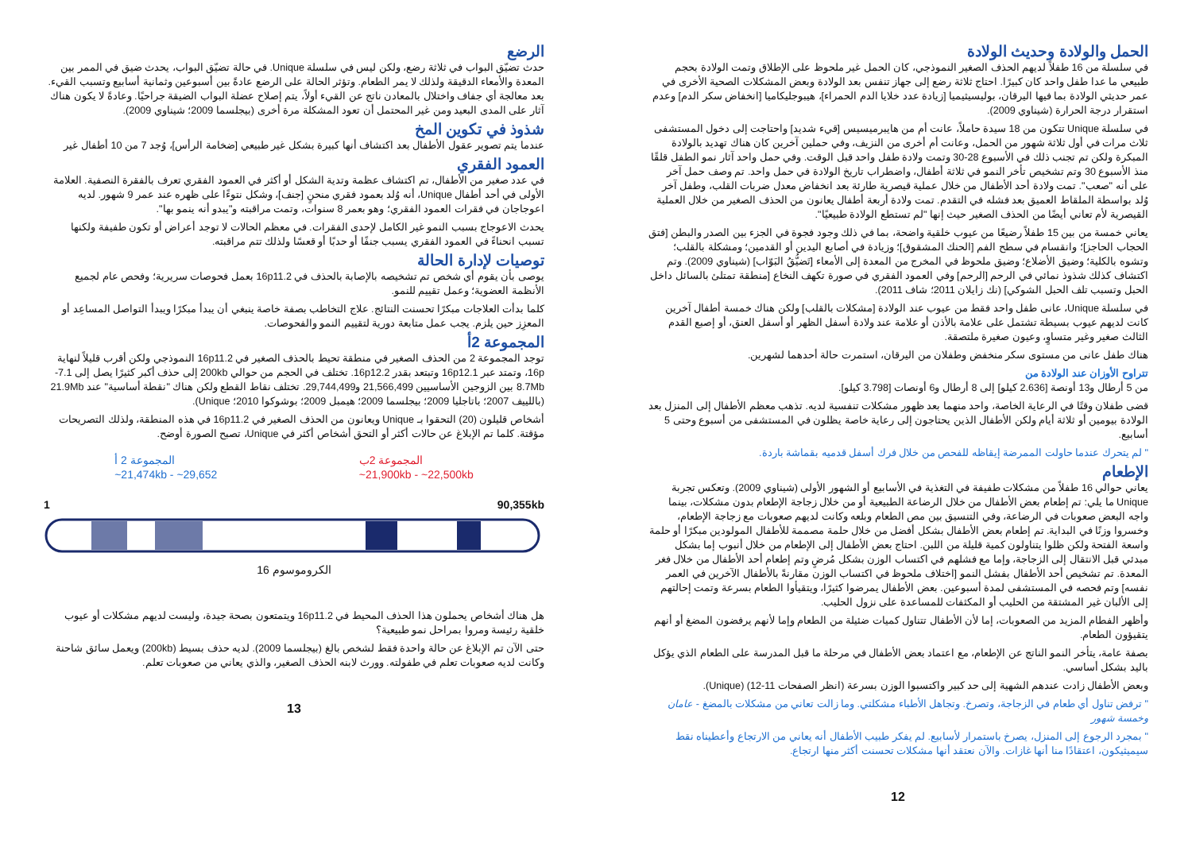الرضع
حدث تضيّق البواب في ثلاثة رضع، ولكن ليس في سلسلة Unique. في حالة تضيّق البواب، يحدث ضيق في الممر بين المعدة والأمعاء الدقيقة ولذلك لا يمر الطعام. وتؤثر الحالة على الرضع عادةً بين أسبوعين وثمانية أسابيع وتسبب القيء. بعد معالجة أي جفاف واختلال بالمعادن ناتج عن القيء أولاً، يتم إصلاح عضلة البواب الضيقة جراحيًا. وعادةً لا يكون هناك آثار على المدى البعيد ومن غير المحتمل أن تعود المشكلة مرة أخرى (بيجلسما 2009؛ شيناوي 2009).
شذوذ في تكوين المخ
عندما يتم تصوير عقول الأطفال بعد اكتشاف أنها كبيرة بشكل غير طبيعي [ضخامة الرأس]، وُجد 7 من 10 أطفال غير
العمود الفقري
في عدد صغير من الأطفال، تم اكتشاف عظمة وتدية الشكل أو أكثر في العمود الفقري تعرف بالفقرة النصفية. العلامة الأولى في أحد أطفال Unique، أنه وُلد بعمود فقري منحنٍ [جنف]، وشكل نتوءًا على ظهره عند عمر 9 شهور. لديه اعوجاجان في فقرات العمود الفقري؛ وهو بعمر 8 سنوات، وتمت مراقبته و"يبدو أنه ينمو بها".
يحدث الاعوجاج بسبب النمو غير الكامل لإحدى الفقرات. في معظم الحالات لا توجد أعراض أو تكون طفيفة ولكنها تسبب انحناءً في العمود الفقري يسبب جنفًا أو حدبًا أو قعسًا ولذلك تتم مراقبته.
توصيات لإدارة الحالة
يوصى بأن يقوم أي شخص تم تشخيصه بالإصابة بالحذف في 16p11.2 بعمل فحوصات سريرية؛ وفحص عام لجميع الأنظمة العضوية؛ وعمل تقييم للنمو.
كلما بدأت العلاجات مبكرًا تحسنت النتائج. علاج التخاطب بصفة خاصة ينبغي أن يبدأ مبكرًا ويبدأ التواصل المساعِد أو المعزِز حين يلزم. يجب عمل متابعة دورية لتقييم النمو والفحوصات.
المجموعة 2أ
توجد المجموعة 2 من الحذف الصغير في منطقة تحيط بالحذف الصغير في 16p11.2 النموذجي ولكن أقرب قليلاً لنهاية 16p، وتمتد عبر 16p12.1 وتبتعد بقدر 16p12.2. تختلف في الحجم من حوالي 200kb إلى حذف أكبر كثيرًا يصل إلى 7.1-8.7Mb بين الزوجين الأساسيين 21,566,499 و29,744,499. تختلف نقاط القطع ولكن هناك "نقطة أساسية" عند 21.9Mb (باللييف 2007؛ باتاجليا 2009؛ بيجلسما 2009؛ هيمبل 2009؛ بوشوكوا 2010؛ Unique).
أشخاص قليلون (20) التحقوا بـ Unique ويعانون من الحذف الصغير في 16p11.2 في هذه المنطقة، ولذلك التصريحات مؤقتة. كلما تم الإبلاغ عن حالات أكثر أو التحق أشخاص أكثر في Unique، تصبح الصورة أوضح.
المجموعة 2 أ
~21,474kb - ~29,652
المجموعة 2ب
~21,900kb - ~22,500kb
1 90,355kb
الكروموسوم 16
هل هناك أشخاص يحملون هذا الحذف المحيط في 16p11.2 ويتمتعون بصحة جيدة، وليست لديهم مشكلات أو عيوب خلقية رئيسة ومروا بمراحل نمو طبيعية؟
حتى الآن تم الإبلاغ عن حالة واحدة فقط لشخص بالغ (بيجلسما 2009). لديه حذف بسيط (200kb) ويعمل سائق شاحنة وكانت لديه صعوبات تعلم في طفولته. وورث لابنه الحذف الصغير، والذي يعاني من صعوبات تعلم.
13
الحمل والولادة وحديث الولادة
في سلسلة من 16 طفلاً لديهم الحذف الصغير النموذجي، كان الحمل غير ملحوظ على الإطلاق وتمت الولادة بحجم طبيعي ما عدا طفل واحد كان كبيرًا. احتاج ثلاثة رضع إلى جهاز تنفس بعد الولادة وبعض المشكلات الصحية الأخرى في عمر حديثي الولادة بما فيها اليرقان، بوليسيثيميا [زيادة عدد خلايا الدم الحمراء]، هيبوجليكاميا [انخفاض سكر الدم] وعدم استقرار درجة الحرارة (شيناوي 2009).
في سلسلة Unique تتكون من 18 سيدة حاملاً، عانت أم من هايبرميسيس [قيء شديد] واحتاجت إلى دخول المستشفى ثلاث مرات في أول ثلاثة شهور من الحمل، وعانت أم أخرى من النزيف، وفي حملين آخرين كان هناك تهديد بالولادة المبكرة ولكن تم تجنب ذلك في الأسبوع 28-30 وتمت ولادة طفل واحد قبل الوقت. وفي حمل واحد آثار نمو الطفل قلقًا منذ الأسبوع 30 وتم تشخيص تأخر النمو في ثلاثة أطفال، واضطراب تاريخ الولادة في حمل واحد. تم وصف حمل آخر على أنه "صعب". تمت ولادة أحد الأطفال من خلال عملية قيصرية طارئة بعد انخفاض معدل ضربات القلب، وطفل آخر وُلد بواسطة الملقاط العميق بعد فشله في التقدم. تمت ولادة أربعة أطفال يعانون من الحذف الصغير من خلال العملية القيصرية لأم تعاني أيضًا من الحذف الصغير حيث إنها "لم تستطع الولادة طبيعيًا".
يعاني خمسة من بين 15 طفلاً رضيعًا من عيوب خلقية واضحة، بما في ذلك وجود فجوة في الجزء بين الصدر والبطن [فتق الحجاب الحاجز]؛ وانقسام في سطح الفم [الحنك المشقوق]؛ وزيادة في أصابع اليدين أو القدمين؛ ومشكلة بالقلب؛ وتشوه بالكلية؛ وضيق الأضلاع؛ وضيق ملحوظ في المخرج من المعدة إلى الأمعاء [تَضيُّقُ البَوّاب] (شيناوي 2009). وتم اكتشاف كذلك شذوذ نمائي في الرحم [الرحم] وفي العمود الفقري في صورة تكهف النخاع [منطقة تمتلئ بالسائل داخل الحبل وتسبب تلف الحبل الشوكي] (نك زايلان 2011؛ شاف 2011).
في سلسلة Unique، عانى طفل واحد فقط من عيوب عند الولادة [مشكلات بالقلب] ولكن هناك خمسة أطفال آخرين كانت لديهم عيوب بسيطة تشتمل على علامة بالأذن أو علامة عند ولادة أسفل الظهر أو أسفل العنق، أو إصبع القدم الثالث صغير وغير متساوٍ، وعيون صغيرة ملتصقة.
هناك طفل عانى من مستوى سكر منخفض وطفلان من اليرقان، استمرت حالة أحدهما لشهرين.
تتراوح الأوزان عند الولادة من
من 5 أرطال و13 أونصة [2.636 كيلو] إلى 8 أرطال و6 أونصات [3.798 كيلو].
قضى طفلان وقتًا في الرعاية الخاصة، واحد منهما بعد ظهور مشكلات تنفسية لديه. تذهب معظم الأطفال إلى المنزل بعد الولادة بيومين أو ثلاثة أيام ولكن الأطفال الذين يحتاجون إلى رعاية خاصة يظلون في المستشفى من أسبوع وحتى 5 أسابيع.
" لم يتحرك عندما حاولت الممرضة إيقاظه للفحص من خلال فرك أسفل قدميه بقماشة باردة.
الإطعام
يعاني حوالي 16 طفلاً من مشكلات طفيفة في التغذية في الأسابيع أو الشهور الأولى (شيناوي 2009). وتعكس تجربة Unique ما يلي: تم إطعام بعض الأطفال من خلال الرضاعة الطبيعية أو من خلال زجاجة الإطعام بدون مشكلات، بينما واجه البعض صعوبات في الرضاعة، وفي التنسيق بين مص الطعام وبلعه وكانت لديهم صعوبات مع زجاجة الإطعام، وخسروا وزنًا في البداية. تم إطعام بعض الأطفال بشكل أفضل من خلال حلمة مصممة للأطفال المولودين مبكرًا أو حلمة واسعة الفتحة ولكن ظلوا يتناولون كمية قليلة من اللبن. احتاج بعض الأطفال إلى الإطعام من خلال أنبوب إما بشكل مبدئي قبل الانتقال إلى الزجاجة، وإما مع فشلهم في اكتساب الوزن بشكل مُرضٍ وتم إطعام أحد الأطفال من خلال فغر المعدة. تم تشخيص أحد الأطفال بفشل النمو [اختلاف ملحوظ في اكتساب الوزن مقارنةً بالأطفال الآخرين في العمر نفسه] وتم فحصه في المستشفى لمدة أسبوعين. بعض الأطفال يمرضوا كثيرًا، ويتقيأوا الطعام بسرعة وتمت إحالتهم إلى الألبان غير المشتقة من الحليب أو المكثفات للمساعدة على نزول الحليب.
وأظهر الفطام المزيد من الصعوبات، إما لأن الأطفال تتناول كميات ضئيلة من الطعام وإما لأنهم يرفضون المضغ أو أنهم يتقيؤون الطعام.
بصفة عامة، يتأخر النمو الناتج عن الإطعام، مع اعتماد بعض الأطفال في مرحلة ما قبل المدرسة على الطعام الذي يؤكل باليد بشكل أساسي.
وبعض الأطفال زادت عندهم الشهية إلى حد كبير واكتسبوا الوزن بسرعة (انظر الصفحات 11-12) (Unique).
" ترفض تناول أي طعام في الزجاجة، وتصرخ. وتجاهل الأطباء مشكلتي. وما زالت تعاني من مشكلات بالمضغ - عامان وخمسة شهور
" بمجرد الرجوع إلى المنزل، يصرخ باستمرار لأسابيع. لم يفكر طبيب الأطفال أنه يعاني من الارتجاع وأعطيناه نقط سيميثيكون، اعتقادًا منا أنها غازات. والآن نعتقد أنها مشكلات تحسنت أكثر منها ارتجاع.
12